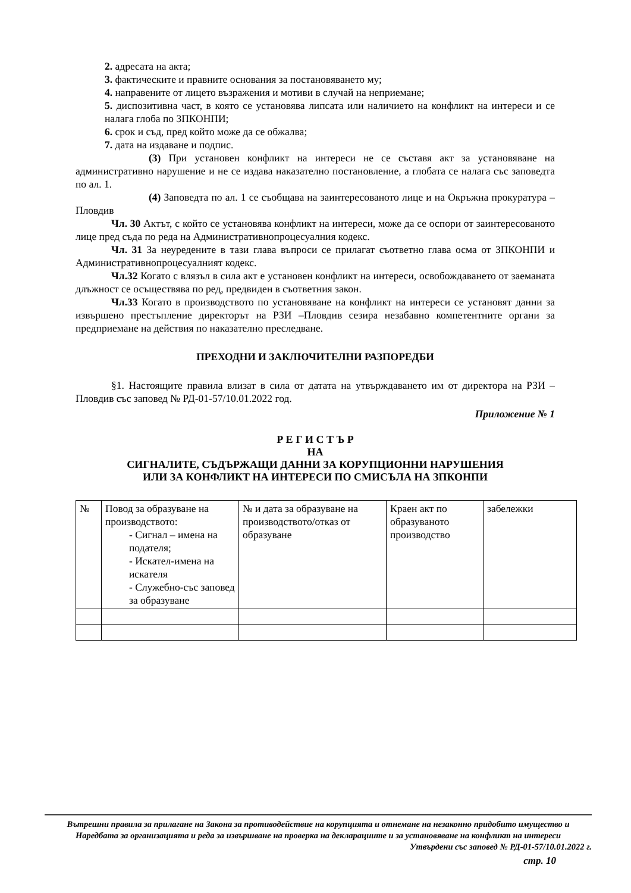2. адресата на акта;
3. фактическите и правните основания за постановяването му;
4. направените от лицето възражения и мотиви в случай на неприемане;
5. диспозитивна част, в която се установява липсата или наличието на конфликт на интереси и се налага глоба по ЗПКОНПИ;
6. срок и съд, пред който може да се обжалва;
7. дата на издаване и подпис.
(3) При установен конфликт на интереси не се съставя акт за установяване на административно нарушение и не се издава наказателно постановление, а глобата се налага със заповедта по ал. 1.
(4) Заповедта по ал. 1 се съобщава на заинтересованото лице и на Окръжна прокуратура – Пловдив
Чл. 30 Актът, с който се установява конфликт на интереси, може да се оспори от заинтересованото лице пред съда по реда на Административнопроцесуалния кодекс.
Чл. 31 За неуредените в тази глава въпроси се прилагат съответно глава осма от ЗПКОНПИ и Административнопроцесуалният кодекс.
Чл.32 Когато с влязъл в сила акт е установен конфликт на интереси, освобождаването от заеманата длъжност се осъществява по ред, предвиден в съответния закон.
Чл.33 Когато в производството по установяване на конфликт на интереси се установят данни за извършено престъпление директорът на РЗИ –Пловдив сезира незабавно компетентните органи за предприемане на действия по наказателно преследване.
ПРЕХОДНИ И ЗАКЛЮЧИТЕЛНИ РАЗПОРЕДБИ
§1. Настоящите правила влизат в сила от датата на утвърждаването им от директора на РЗИ – Пловдив със заповед № РД-01-57/10.01.2022 год.
Приложение № 1
Р Е Г И С Т Ъ Р
НА
СИГНАЛИТЕ, СЪДЪРЖАЩИ ДАННИ ЗА КОРУПЦИОННИ НАРУШЕНИЯ
ИЛИ ЗА КОНФЛИКТ НА ИНТЕРЕСИ ПО СМИСЪЛА НА ЗПКОНПИ
| № | Повод за образуване на производството: - Сигнал – имена на подателя; - Искател-имена на искателя - Служебно-със заповед за образуване | № и дата за образуване на производството/отказ от образуване | Краен акт по образуваното производство | забележки |
Вътрешни правила за прилагане на Закона за противодействие на корупцията и отнемане на незаконно придобито имущество и Наредбата за организацията и реда за извършване на проверка на декларациите и за установяване на конфликт на интереси
Утвърдени със заповед № РД-01-57/10.01.2022 г.
стр. 10